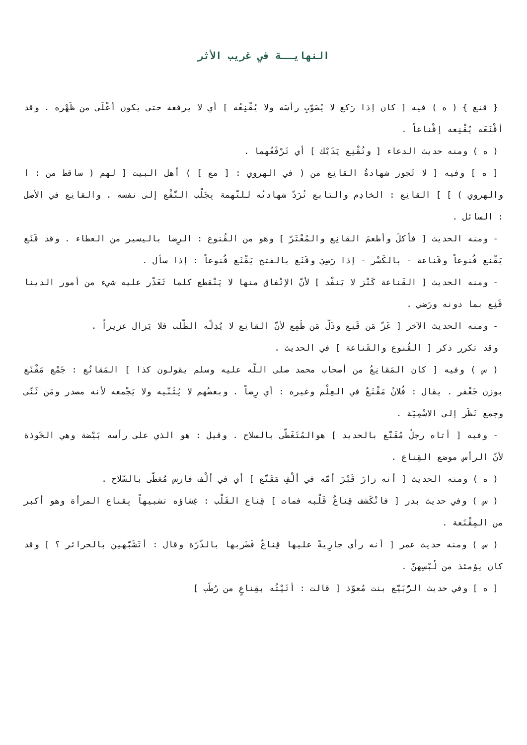النهايــة في غريب الأثر
{ قنع } ( ه ) فيه [ كان إذا رَكع لا يُصَوّبِ رأسَه ولا يُقْنِعُه ] أي لا يرفعه حتى يكون أعْلَى من ظَهْره . وقد أقْنَعَه يُقْنِعه إقْناعاً .
( ه ) ومنه حديث الدعاء [ وتُقْنِع يَدَيْك ] أي تَرْفَعُهما .
[ ه ] وفيه [ لا تَجوز شهادةُ القانِع من ( في الهروي : [ مع ] ) أهل البيت [ لهم ( ساقط من : ا والهروي ) ] ] القانِع : الخادِم والتابع تُرَدّ شهادتُه للتّهمة بِجَلْب النَّفْع إلى نفسه . والقانِع في الأصل : السائل .
- ومنه الحديث [ فأكلَ وأطعمَ القانِع والمُعْتَرّ ] وهو من القُنوع : الرِضا باليسير من العطاء . وقد قَنَع يَقْنع قُنوعاً وقَناعة - بالكَسْر - إذا رَضِيَ وقَنَع بالفتح يَقْنَع قُنوعاً : إذا سأل .
- ومنه الحديث [ القَناعة كَنْز لا يَنفْد ] لأنّ الإنْفاق منها لا يَنْقطع كلما تَعَذّر عليه شيء من أمور الدينا قَنِع بما دونه ورَضي .
- ومنه الحديث الآخر [ عَزّ مَن قَنِع وذَلّ مَن طَمِع لأنّ القانِع لا يُذِلّه الطّلب فلا يَزال عزيزاً .
وقد تكرر ذكر [ القُنوع والقَناعة ] في الحديث .
( س ) وفيه [ كان المَقانِعُ من أصحاب محمد صلى اللّه عليه وسلم يقولون كذا ] المَقانُع : جَمْع مَقْنَع بوزن جَعْفر . يقال : فُلانٌ مَقْنَعٌ في العِلْم وغيره : أي رِضاً . وبعضُهم لا يُثَنّيه ولا يَجْمعه لأنه مصدر ومَن ثَنّى وجمع نَظَر إلى الاسْمِيّة .
- وفيه [ أتاه رجلٌ مُقَنّع بالحديد ] هوالمُتَغَطّى بالسلاح . وقيل : هو الذي على رأسه بَيْضة وهي الخَوذة لأنّ الرأس موضع القِناع .
( ه ) ومنه الحديث [ أنه زارَ قَبْرَ أمّه في ألْفِ مَقَنّع ] أي في ألْف فارس مُغطّى بالسّلاح .
( س ) وفي حديث بدر [ فانْكَشف قِناعُ قَلْبه فمات ] قِناع القَلْب : غِشاؤه تشبيهاً بِقناع المرأة وهو أكبر من المِقْنَعة .
( س ) ومنه حديث عمر [ أنه رأى جارِيةً عليها قِناعٌ فَضَربها بالدّرّة وقال : أتَشَبّهين بالحرائر ؟ ] وقد كان يؤمئذ من لُبْسِهنّ .
[ ه ] وفي حديث الرُّبَيّع بنت مُعوّذ [ قالت : أتَيْتُه بقِناعٍ من رُطَب ]